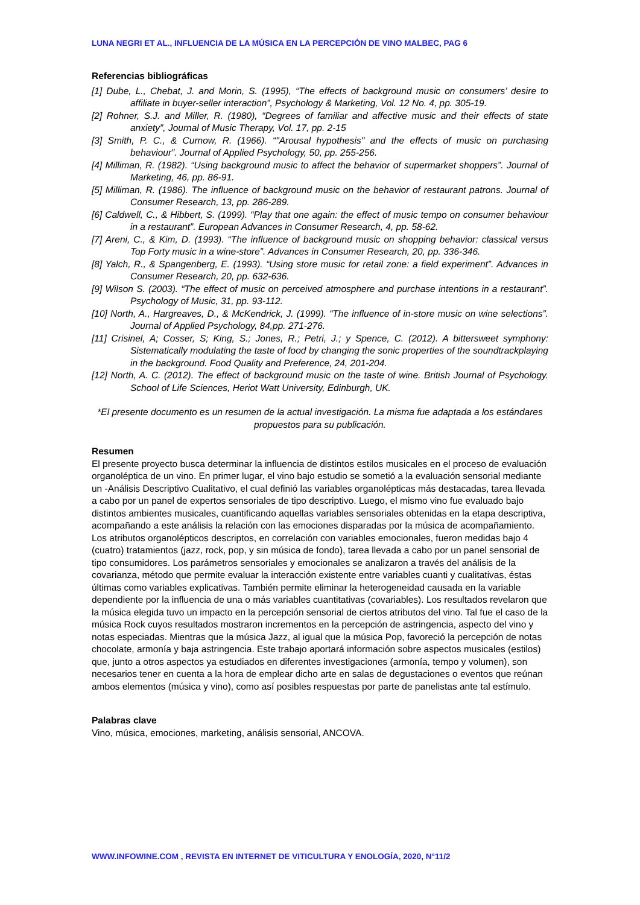LUNA NEGRI ET AL., INFLUENCIA DE LA MÚSICA EN LA PERCEPCIÓN DE VINO MALBEC, PAG 6
Referencias bibliográficas
[1] Dube, L., Chebat, J. and Morin, S. (1995), “The effects of background music on consumers’ desire to affiliate in buyer-seller interaction”, Psychology & Marketing, Vol. 12 No. 4, pp. 305-19.
[2] Rohner, S.J. and Miller, R. (1980), “Degrees of familiar and affective music and their effects of state anxiety”, Journal of Music Therapy, Vol. 17, pp. 2-15
[3] Smith, P. C., & Curnow, R. (1966). “"Arousal hypothesis" and the effects of music on purchasing behaviour”. Journal of Applied Psychology, 50, pp. 255-256.
[4] Milliman, R. (1982). “Using background music to affect the behavior of supermarket shoppers”. Journal of Marketing, 46, pp. 86-91.
[5] Milliman, R. (1986). The influence of background music on the behavior of restaurant patrons. Journal of Consumer Research, 13, pp. 286-289.
[6] Caldwell, C., & Hibbert, S. (1999). “Play that one again: the effect of music tempo on consumer behaviour in a restaurant”. European Advances in Consumer Research, 4, pp. 58-62.
[7] Areni, C., & Kim, D. (1993). “The influence of background music on shopping behavior: classical versus Top Forty music in a wine-store”. Advances in Consumer Research, 20, pp. 336-346.
[8] Yalch, R., & Spangenberg, E. (1993). “Using store music for retail zone: a field experiment”. Advances in Consumer Research, 20, pp. 632-636.
[9] Wilson S. (2003). “The effect of music on perceived atmosphere and purchase intentions in a restaurant”. Psychology of Music, 31, pp. 93-112.
[10] North, A., Hargreaves, D., & McKendrick, J. (1999). “The influence of in-store music on wine selections”. Journal of Applied Psychology, 84,pp. 271-276.
[11] Crisinel, A; Cosser, S; King, S.; Jones, R.; Petri, J.; y Spence, C. (2012). A bittersweet symphony: Sistematically modulating the taste of food by changing the sonic properties of the soundtrackplaying in the background. Food Quality and Preference, 24, 201-204.
[12] North, A. C. (2012). The effect of background music on the taste of wine. British Journal of Psychology. School of Life Sciences, Heriot Watt University, Edinburgh, UK.
*El presente documento es un resumen de la actual investigación. La misma fue adaptada a los estándares propuestos para su publicación.
Resumen
El presente proyecto busca determinar la influencia de distintos estilos musicales en el proceso de evaluación organoléptica de un vino. En primer lugar, el vino bajo estudio se sometió a la evaluación sensorial mediante un -Análisis Descriptivo Cualitativo, el cual definió las variables organolépticas más destacadas, tarea llevada a cabo por un panel de expertos sensoriales de tipo descriptivo. Luego, el mismo vino fue evaluado bajo distintos ambientes musicales, cuantificando aquellas variables sensoriales obtenidas en la etapa descriptiva, acompañando a este análisis la relación con las emociones disparadas por la música de acompañamiento. Los atributos organolépticos descriptos, en correlación con variables emocionales, fueron medidas bajo 4 (cuatro) tratamientos (jazz, rock, pop, y sin música de fondo), tarea llevada a cabo por un panel sensorial de tipo consumidores. Los parámetros sensoriales y emocionales se analizaron a través del análisis de la covarianza, método que permite evaluar la interacción existente entre variables cuanti y cualitativas, éstas últimas como variables explicativas. También permite eliminar la heterogeneidad causada en la variable dependiente por la influencia de una o más variables cuantitativas (covariables). Los resultados revelaron que la música elegida tuvo un impacto en la percepción sensorial de ciertos atributos del vino. Tal fue el caso de la música Rock cuyos resultados mostraron incrementos en la percepción de astringencia, aspecto del vino y notas especiadas. Mientras que la música Jazz, al igual que la música Pop, favoreció la percepción de notas chocolate, armonía y baja astringencia. Este trabajo aportará información sobre aspectos musicales (estilos) que, junto a otros aspectos ya estudiados en diferentes investigaciones (armonía, tempo y volumen), son necesarios tener en cuenta a la hora de emplear dicho arte en salas de degustaciones o eventos que reúnan ambos elementos (música y vino), como así posibles respuestas por parte de panelistas ante tal estímulo.
Palabras clave
Vino, música, emociones, marketing, análisis sensorial, ANCOVA.
WWW.INFOWINE.COM , REVISTA EN INTERNET DE VITICULTURA Y ENOLOGÍA, 2020, N°11/2